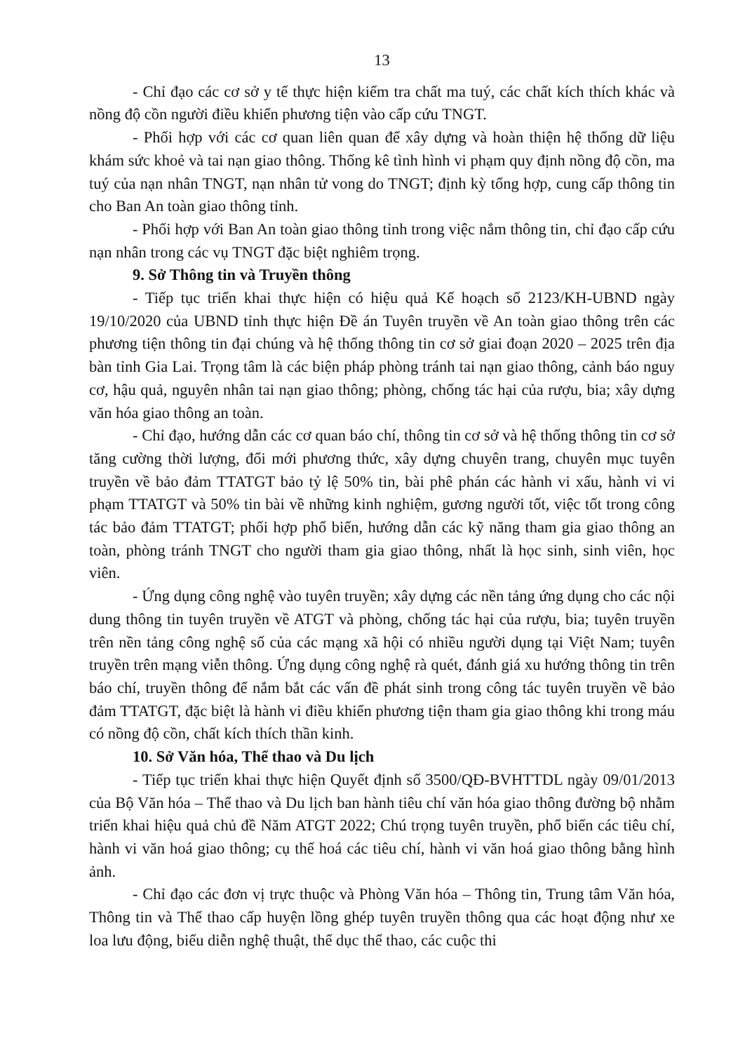13
- Chỉ đạo các cơ sở y tế thực hiện kiểm tra chất ma tuý, các chất kích thích khác và nồng độ cồn người điều khiển phương tiện vào cấp cứu TNGT.
- Phối hợp với các cơ quan liên quan để xây dựng và hoàn thiện hệ thống dữ liệu khám sức khoẻ và tai nạn giao thông. Thống kê tình hình vi phạm quy định nồng độ cồn, ma tuý của nạn nhân TNGT, nạn nhân tử vong do TNGT; định kỳ tổng hợp, cung cấp thông tin cho Ban An toàn giao thông tỉnh.
- Phối hợp với Ban An toàn giao thông tỉnh trong việc nắm thông tin, chỉ đạo cấp cứu nạn nhân trong các vụ TNGT đặc biệt nghiêm trọng.
9. Sở Thông tin và Truyền thông
- Tiếp tục triển khai thực hiện có hiệu quả Kế hoạch số 2123/KH-UBND ngày 19/10/2020 của UBND tỉnh thực hiện Đề án Tuyên truyền về An toàn giao thông trên các phương tiện thông tin đại chúng và hệ thống thông tin cơ sở giai đoạn 2020 – 2025 trên địa bàn tỉnh Gia Lai. Trọng tâm là các biện pháp phòng tránh tai nạn giao thông, cảnh báo nguy cơ, hậu quả, nguyên nhân tai nạn giao thông; phòng, chống tác hại của rượu, bia; xây dựng văn hóa giao thông an toàn.
- Chỉ đạo, hướng dẫn các cơ quan báo chí, thông tin cơ sở và hệ thống thông tin cơ sở tăng cường thời lượng, đổi mới phương thức, xây dựng chuyên trang, chuyên mục tuyên truyền về bảo đảm TTATGT bảo tỷ lệ 50% tin, bài phê phán các hành vi xấu, hành vi vi phạm TTATGT và 50% tin bài về những kinh nghiệm, gương người tốt, việc tốt trong công tác bảo đảm TTATGT; phối hợp phổ biến, hướng dẫn các kỹ năng tham gia giao thông an toàn, phòng tránh TNGT cho người tham gia giao thông, nhất là học sinh, sinh viên, học viên.
- Ứng dụng công nghệ vào tuyên truyền; xây dựng các nền tảng ứng dụng cho các nội dung thông tin tuyên truyền về ATGT và phòng, chống tác hại của rượu, bia; tuyên truyền trên nền tảng công nghệ số của các mạng xã hội có nhiều người dụng tại Việt Nam; tuyên truyền trên mạng viễn thông. Ứng dụng công nghệ rà quét, đánh giá xu hướng thông tin trên báo chí, truyền thông để nắm bắt các vấn đề phát sinh trong công tác tuyên truyền về bảo đảm TTATGT, đặc biệt là hành vi điều khiển phương tiện tham gia giao thông khi trong máu có nồng độ cồn, chất kích thích thần kinh.
10. Sở Văn hóa, Thể thao và Du lịch
- Tiếp tục triển khai thực hiện Quyết định số 3500/QĐ-BVHTTDL ngày 09/01/2013 của Bộ Văn hóa – Thể thao và Du lịch ban hành tiêu chí văn hóa giao thông đường bộ nhằm triển khai hiệu quả chủ đề Năm ATGT 2022; Chú trọng tuyên truyền, phổ biến các tiêu chí, hành vi văn hoá giao thông; cụ thể hoá các tiêu chí, hành vi văn hoá giao thông bằng hình ảnh.
- Chỉ đạo các đơn vị trực thuộc và Phòng Văn hóa – Thông tin, Trung tâm Văn hóa, Thông tin và Thể thao cấp huyện lồng ghép tuyên truyền thông qua các hoạt động như xe loa lưu động, biểu diễn nghệ thuật, thể dục thể thao, các cuộc thi